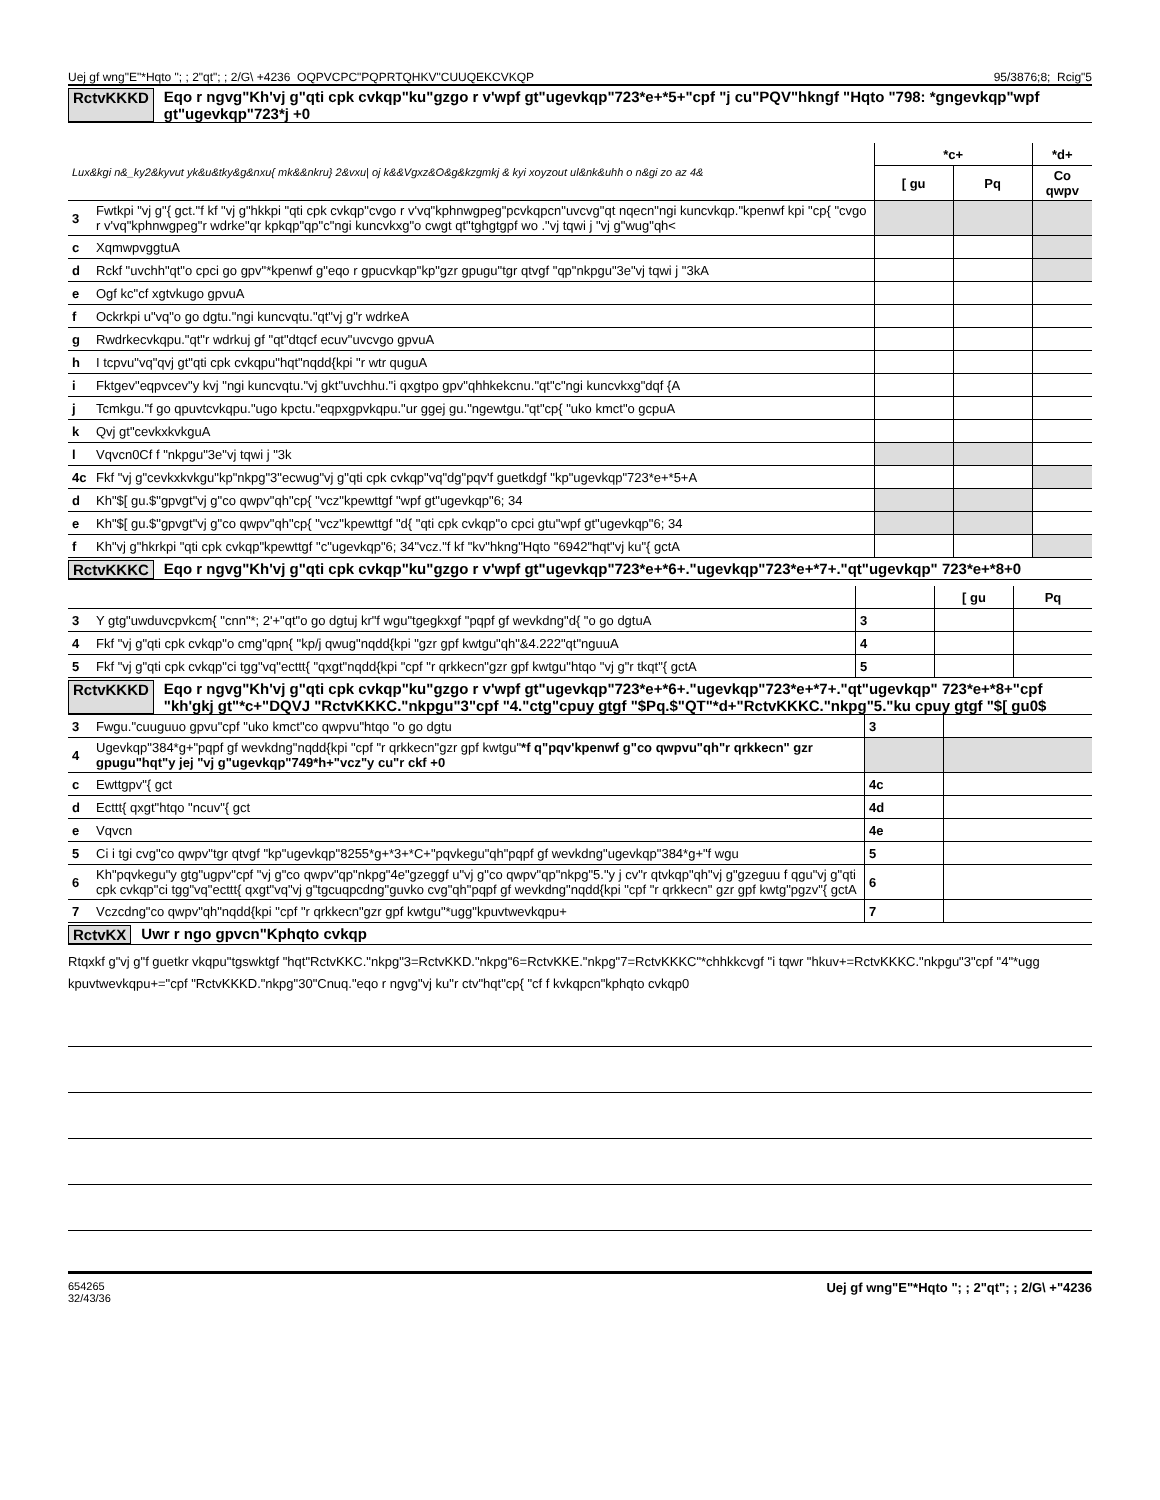Uej gf wng"E"*Hqto "; ; 2"qt"; ; 2/G\ +4236 OQPVCPC"PQPRTQHKV"CUUQEKCVKQP 95/3876;8; Rcig"5
RctvKKKD Eqo r ngvg"Kh'vj g"qti cpk cvkqp"ku"gzgo r v'wpf gt"ugevkqp"723*e+*5+"cpf "j cu"PQV"hkngf "Hqto "798: *gngevkqp"wpf gt"ugevkqp"723*j +0
| Lux&kgi n&_ky2&kyvut yk&u&tky&g&nxu{ mk&&nkru} 2&vxu/ oj k&&Vgxz&O&g&kzgmkj & kyi xoyzout ul&nk&uhh o n&gi zo az 4& | | *c+ | | *d+ |
| | | [ gu | Pq | Co qwpv |
| 3 | Fwtkpi "vj g"{ gct."f kf "vj g"hkkpi "qti cpk cvkqp"cvgo r v'vq"kphnwgpeg"pcvkqpcn"uvcvg"qt nqecn"ngi kuncvkqp."kpenwf kpi "cp{ "cvgo r v'vq"kphnwgpeg"r wdrke"qr kpkqp"qp"c"ngi kuncvkxg"o cwgt qt"tghgtgpf wo ."vj tqwi j "vj g"wug"qh< | | | |
| c | XqmwpvggtuA | | | |
| d | Rckf "uvchh"qt"o cpci go gpv"*kpenwf g"eqo r gpucvkqp"kp"gzr gpugu"tgr qtvgf "qp"nkpgu"3e"vj tqwi j "3kA | | | |
| e | Ogf kc"cf xgtvkugo gpvuA | | | |
| f | Ockrkpi u"vq"o go dgtu."ngi kuncvqtu."qt"vj g"r wdrkeA | | | |
| g | Rwdrkecvkqpu."qt"r wdrkuj gf "qt"dtqcf ecuv"uvcvgo gpvuA | | | |
| h | I tcpvu"vq"qvj gt"qti cpk cvkqpu"hqt"nqdd{kpi "r wtr quguA | | | |
| i | Fktgev"eqpvcev"y kvj "ngi kuncvqtu."vj gkt"uvchhu."i qxgtpo gpv"qhhkekcnu."qt"c"ngi kuncvkxg"dqf {A | | | |
| j | Tcmkgu."f go qpuvtcvkqpu."ugo kpctu."eqpxgpvkqpu."ur ggej gu."ngewtgu."qt"cp{ "uko kmct"o gcpuA | | | |
| k | Qvj gt"cevkxkvkguA | | | |
| l | Vqvcn0Cf f "nkpgu"3e"vj tqwi j "3k | | | |
| 4c | Fkf "vj g"cevkxkvkgu"kp"nkpg"3"ecwug"vj g"qti cpk cvkqp"vq"dg"pqv'f guetkdgf "kp"ugevkqp"723*e+*5+A | | | |
| d | Kh"$[ gu.$"gpvgt"vj g"co qwpv"qh"cp{ "vcz"kpewttgf "wpf gt"ugevkqp"6; 34 | | | |
| e | Kh"$[ gu.$"gpvgt"vj g"co qwpv"qh"cp{ "vcz"kpewttgf "d{ "qti cpk cvkqp"o cpci gtu"wpf gt"ugevkqp"6; 34 | | | |
| f | Kh"vj g"hkrkpi "qti cpk cvkqp"kpewttgf "c"ugevkqp"6; 34"vcz."f kf "kv"hkng"Hqto "6942"hqt"vj ku"{ gctA | | | |
RctvKKKC Eqo r ngvg"Kh'vj g"qti cpk cvkqp"ku"gzgo r v'wpf gt"ugevkqp"723*e+*6+."ugevkqp"723*e+*7+."qt"ugevkqp" 723*e+*8+0
| | | | [ gu | Pq |
| 3 | Y gtg"uwduvcpvkcm{ "cnn"*; 2'+"qt"o go dgtuj kr"f wgu"tgegkxgf "pqpf gf wevkdng"d{ "o go dgtuA | 3 | | |
| 4 | Fkf "vj g"qti cpk cvkqp"o cmg"qpn{ "kp/j qwug"nqdd{kpi "gzr gpf kwtgu"qh"&4.222"qt"nguuA | 4 | | |
| 5 | Fkf "vj g"qti cpk cvkqp"ci tgg"vq"ecttt{ "qxgt"nqdd{kpi "cpf "r qrkkecn"gzr gpf kwtgu"htqo "vj g"r tkqt"{ gctA | 5 | | |
RctvKKKD Eqo r ngvg"Kh'vj g"qti cpk cvkqp"ku"gzgo r v'wpf gt"ugevkqp"723*e+*6+."ugevkqp"723*e+*7+."qt"ugevkqp" 723*e+*8+"cpf "kh'gkj gt"*c+"DQVJ "RctvKKKC."nkpgu"3"cpf "4."ctg"cpuy gtgf "$Pq.$"QT"*d+"RctvKKKC."nkpg"5."ku cpuy gtgf "$[ gu0$
| 3 | Fwgu."cuuguuo gpvu"cpf "uko kmct"co qwpvu"htqo "o go dgtu | 3 | |
| 4 | Ugevkqp"384*g+"pqpf gf wevkdng"nqdd{kpi "cpf "r qrkkecn"gzr gpf kwtgu" *f q"pqv'kpenwf g"co qwpvu"qh"r qrkkecn" gzr gpugu"hqt"y jej "vj g"ugevkqp"749*h+"vcz"y cu"r ckf +0 | | |
| c | Ewttgpv"{ gct | 4c | |
| d | Ecttt{ qxgt"htqo "ncuv"{ gct | 4d | |
| e | Vqvcn | 4e | |
| 5 | Ci i tgi cvg"co qwpv"tgr qtvgf "kp"ugevkqp"8255*g+*3+*C+"pqvkegu"qh"pqpf gf wevkdng"ugevkqp"384*g+"f wgu | 5 | |
| 6 | Kh"pqvkegu"y gtg"ugpv"cpf "vj g"co qwpv"qp"nkpg"4e"gzeggf u"vj g"co qwpv"qp"nkpg"5."y j cv"r qtvkqp"qh"vj g"gzeguu f qgu"vj g"qti cpk cvkqp"ci tgg"vq"ecttt{ qxgt"vq"vj g"tgcuqpcdng"guvko cvg"qh"pqpf gf wevkdng"nqdd{kpi "cpf "r qrkkecn" gzr gpf kwtg"pgzv"{ gctA | 6 | |
| 7 | Vczcdng"co qwpv"qh"nqdd{kpi "cpf "r qrkkecn"gzr gpf kwtgu"*ugg"kpuvtwevkqpu+ | 7 | |
RctvKX Uwr r ngo gpvcn"Kphqto cvkqp
Rtqxkf g"vj g"f guetkr vkqpu"tgswktgf "hqt"RctvKKC."nkpg"3=RctvKKD."nkpg"6=RctvKKE."nkpg"7=RctvKKKC"*chhkkcvgf "i tqwr "hkuv+=RctvKKKC."nkpgu"3"cpf "4"*ugg kpuvtwevkqpu+="cpf "RctvKKKD."nkpg"30"Cnuq."eqo r ngvg"vj ku"r ctv"hqt"cp{ "cf f kvkqpcn"kphqto cvkqp0
654265
32/43/36 Uej gf wng"E"*Hqto "; ; 2"qt"; ; 2/G\ +"4236